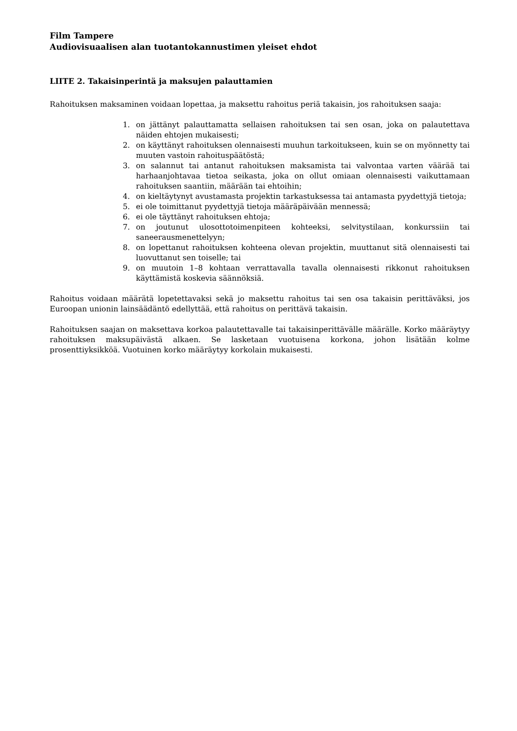Film Tampere
Audiovisuaalisen alan tuotantokannustimen yleiset ehdot
LIITE 2. Takaisinperintä ja maksujen palauttamien
Rahoituksen maksaminen voidaan lopettaa, ja maksettu rahoitus periä takaisin, jos rahoituksen saaja:
1. on jättänyt palauttamatta sellaisen rahoituksen tai sen osan, joka on palautettava näiden ehtojen mukaisesti;
2. on käyttänyt rahoituksen olennaisesti muuhun tarkoitukseen, kuin se on myönnetty tai muuten vastoin rahoituspäätöstä;
3. on salannut tai antanut rahoituksen maksamista tai valvontaa varten väärää tai harhaanjohtavaa tietoa seikasta, joka on ollut omiaan olennaisesti vaikuttamaan rahoituksen saantiin, määrään tai ehtoihin;
4. on kieltäytynyt avustamasta projektin tarkastuksessa tai antamasta pyydettyjä tietoja;
5. ei ole toimittanut pyydettyjä tietoja määräpäivään mennessä;
6. ei ole täyttänyt rahoituksen ehtoja;
7. on joutunut ulosottotoimenpiteen kohteeksi, selvitystilaan, konkurssiin tai saneerausmenettelyyn;
8. on lopettanut rahoituksen kohteena olevan projektin, muuttanut sitä olennaisesti tai luovuttanut sen toiselle; tai
9. on muutoin 1–8 kohtaan verrattavalla tavalla olennaisesti rikkonut rahoituksen käyttämistä koskevia säännöksiä.
Rahoitus voidaan määrätä lopetettavaksi sekä jo maksettu rahoitus tai sen osa takaisin perittäväksi, jos Euroopan unionin lainsäädäntö edellyttää, että rahoitus on perittävä takaisin.
Rahoituksen saajan on maksettava korkoa palautettavalle tai takaisinperittävälle määrälle. Korko määräytyy rahoituksen maksupäivästä alkaen. Se lasketaan vuotuisena korkona, johon lisätään kolme prosenttiyksikköä. Vuotuinen korko määräytyy korkolain mukaisesti.